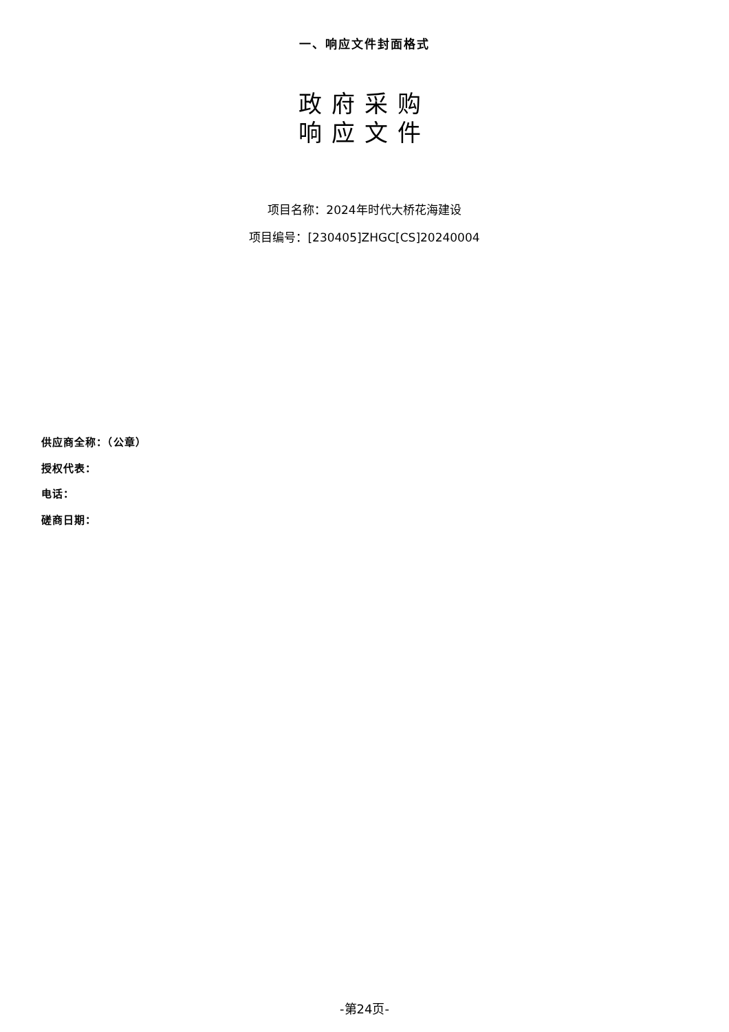一、响应文件封面格式
政府采购
响应文件
项目名称：2024年时代大桥花海建设
项目编号：[230405]ZHGC[CS]20240004
供应商全称：（公章）
授权代表：
电话：
磋商日期：
-第24页-